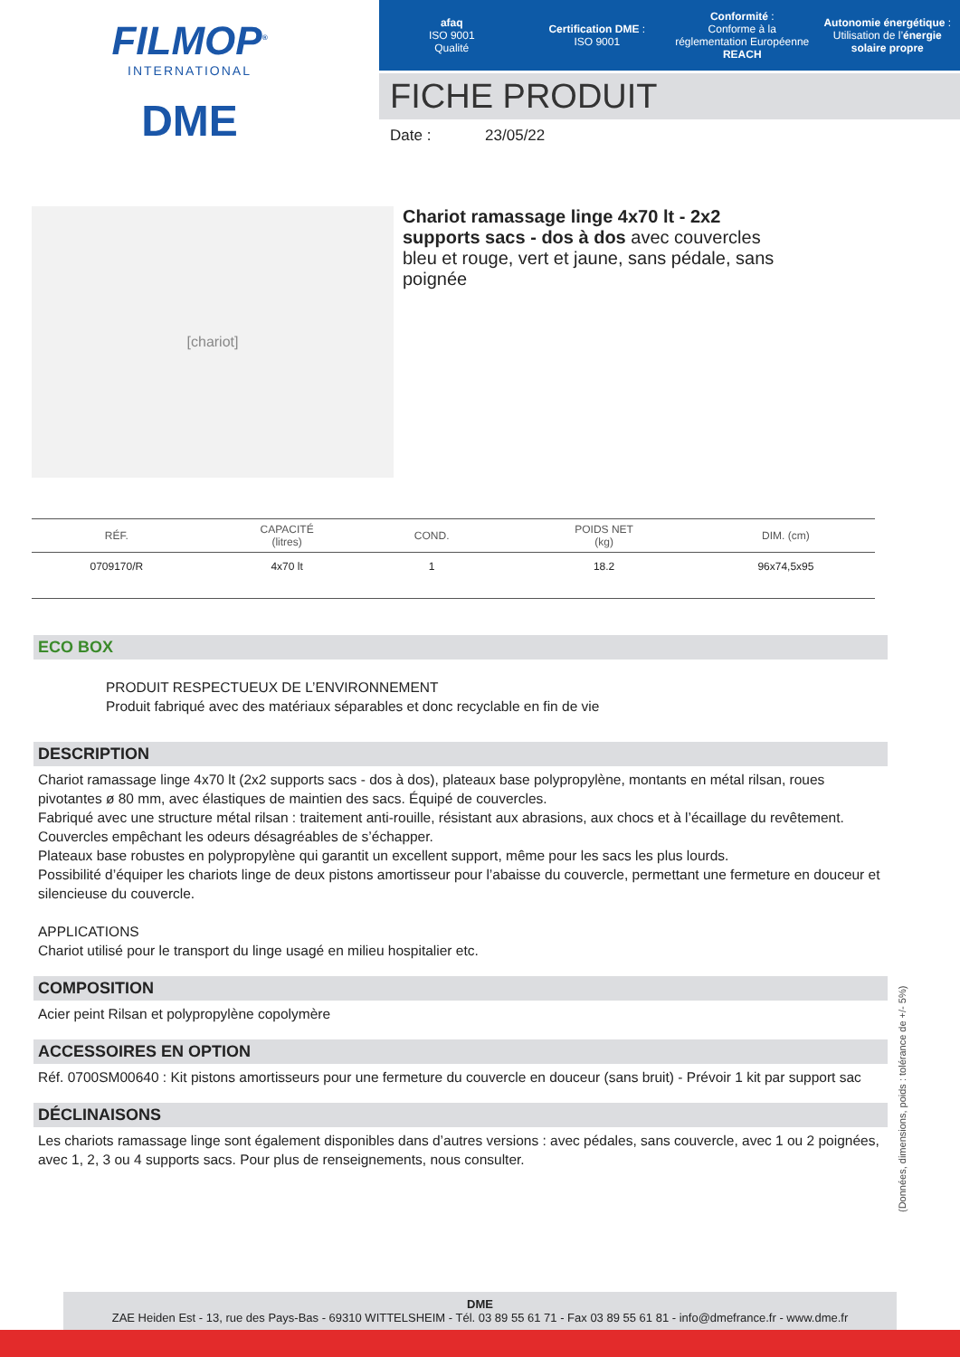FILMOP<sup>®</sup>
INTERNATIONAL
DME
afaq
ISO 9001
Qualité
Certification DME :
ISO 9001
Conformité :
Conforme à la réglementation Européenne REACH
Autonomie énergétique :
Utilisation de l’énergie solaire propre
FICHE PRODUIT
Date : 23/05/22
[chariot]
Chariot ramassage linge 4x70 lt - 2x2 supports sacs - dos à dos avec couvercles bleu et rouge, vert et jaune, sans pédale, sans poignée
| RÉF. | CAPACITÉ (litres) | COND. | | POIDS NET (kg) | DIM. (cm) |
| --- | --- | --- | --- | --- | --- |
| 0709170/R | 4x70 lt | 1 | | 18.2 | 96x74,5x95 |
ECO BOX
PRODUIT RESPECTUEUX DE L’ENVIRONNEMENT
Produit fabriqué avec des matériaux séparables et donc recyclable en fin de vie
DESCRIPTION
Chariot ramassage linge 4x70 lt (2x2 supports sacs - dos à dos), plateaux base polypropylène, montants en métal rilsan, roues pivotantes ø 80 mm, avec élastiques de maintien des sacs. Équipé de couvercles.
Fabriqué avec une structure métal rilsan : traitement anti-rouille, résistant aux abrasions, aux chocs et à l’écaillage du revêtement.
Couvercles empêchant les odeurs désagréables de s’échapper.
Plateaux base robustes en polypropylène qui garantit un excellent support, même pour les sacs les plus lourds.
Possibilité d’équiper les chariots linge de deux pistons amortisseur pour l’abaisse du couvercle, permettant une fermeture en douceur et silencieuse du couvercle.
APPLICATIONS
Chariot utilisé pour le transport du linge usagé en milieu hospitalier etc.
COMPOSITION
Acier peint Rilsan et polypropylène copolymère
ACCESSOIRES EN OPTION
Réf. 0700SM00640 : Kit pistons amortisseurs pour une fermeture du couvercle en douceur (sans bruit) - Prévoir 1 kit par support sac
DÉCLINAISONS
Les chariots ramassage linge sont également disponibles dans d’autres versions : avec pédales, sans couvercle, avec 1 ou 2 poignées, avec 1, 2, 3 ou 4 supports sacs. Pour plus de renseignements, nous consulter.
(Données, dimensions, poids : tolérance de +/- 5%)
DME
ZAE Heiden Est - 13, rue des Pays-Bas - 69310 WITTELSHEIM - Tél. 03 89 55 61 71 - Fax 03 89 55 61 81 - info@dmefrance.fr - www.dme.fr